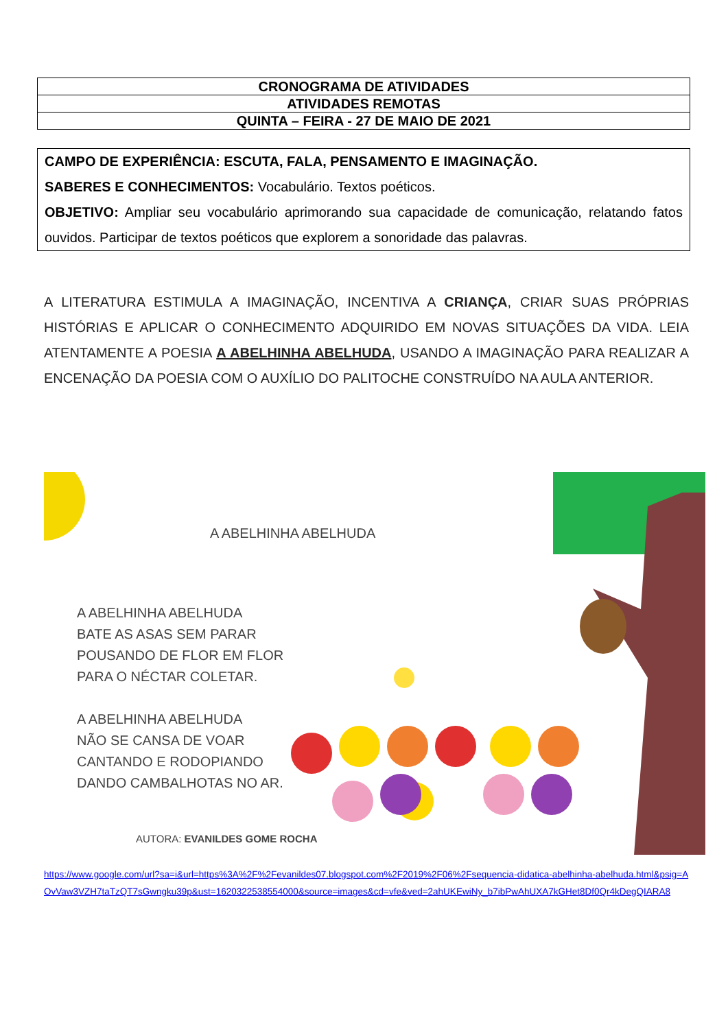| CRONOGRAMA DE ATIVIDADES |
| ATIVIDADES REMOTAS |
| QUINTA – FEIRA - 27 DE MAIO DE 2021 |
CAMPO DE EXPERIÊNCIA: ESCUTA, FALA, PENSAMENTO E IMAGINAÇÃO.
SABERES E CONHECIMENTOS: Vocabulário. Textos poéticos.
OBJETIVO: Ampliar seu vocabulário aprimorando sua capacidade de comunicação, relatando fatos ouvidos. Participar de textos poéticos que explorem a sonoridade das palavras.
A LITERATURA ESTIMULA A IMAGINAÇÃO, INCENTIVA A CRIANÇA, CRIAR SUAS PRÓPRIAS HISTÓRIAS E APLICAR O CONHECIMENTO ADQUIRIDO EM NOVAS SITUAÇÕES DA VIDA. LEIA ATENTAMENTE A POESIA A ABELHINHA ABELHUDA, USANDO A IMAGINAÇÃO PARA REALIZAR A ENCENAÇÃO DA POESIA COM O AUXÍLIO DO PALITOCHE CONSTRUÍDO NA AULA ANTERIOR.
A ABELHINHA ABELHUDA
A ABELHINHA ABELHUDA
BATE AS ASAS SEM PARAR
POUSANDO DE FLOR EM FLOR
PARA O NÉCTAR COLETAR.
A ABELHINHA ABELHUDA
NÃO SE CANSA DE VOAR
CANTANDO E RODOPIANDO
DANDO CAMBALHOTAS NO AR.
AUTORA: EVANILDES GOME ROCHA
https://www.google.com/url?sa=i&url=https%3A%2F%2Fevanildes07.blogspot.com%2F2019%2F06%2Fsequencia-didatica-abelhinha-abelhuda.html&psig=AOvVaw3VZH7taTzQT7sGwngku39p&ust=1620322538554000&source=images&cd=vfe&ved=2ahUKEwiNy_b7ibPwAhUXA7kGHet8Df0Qr4kDegQIARA8